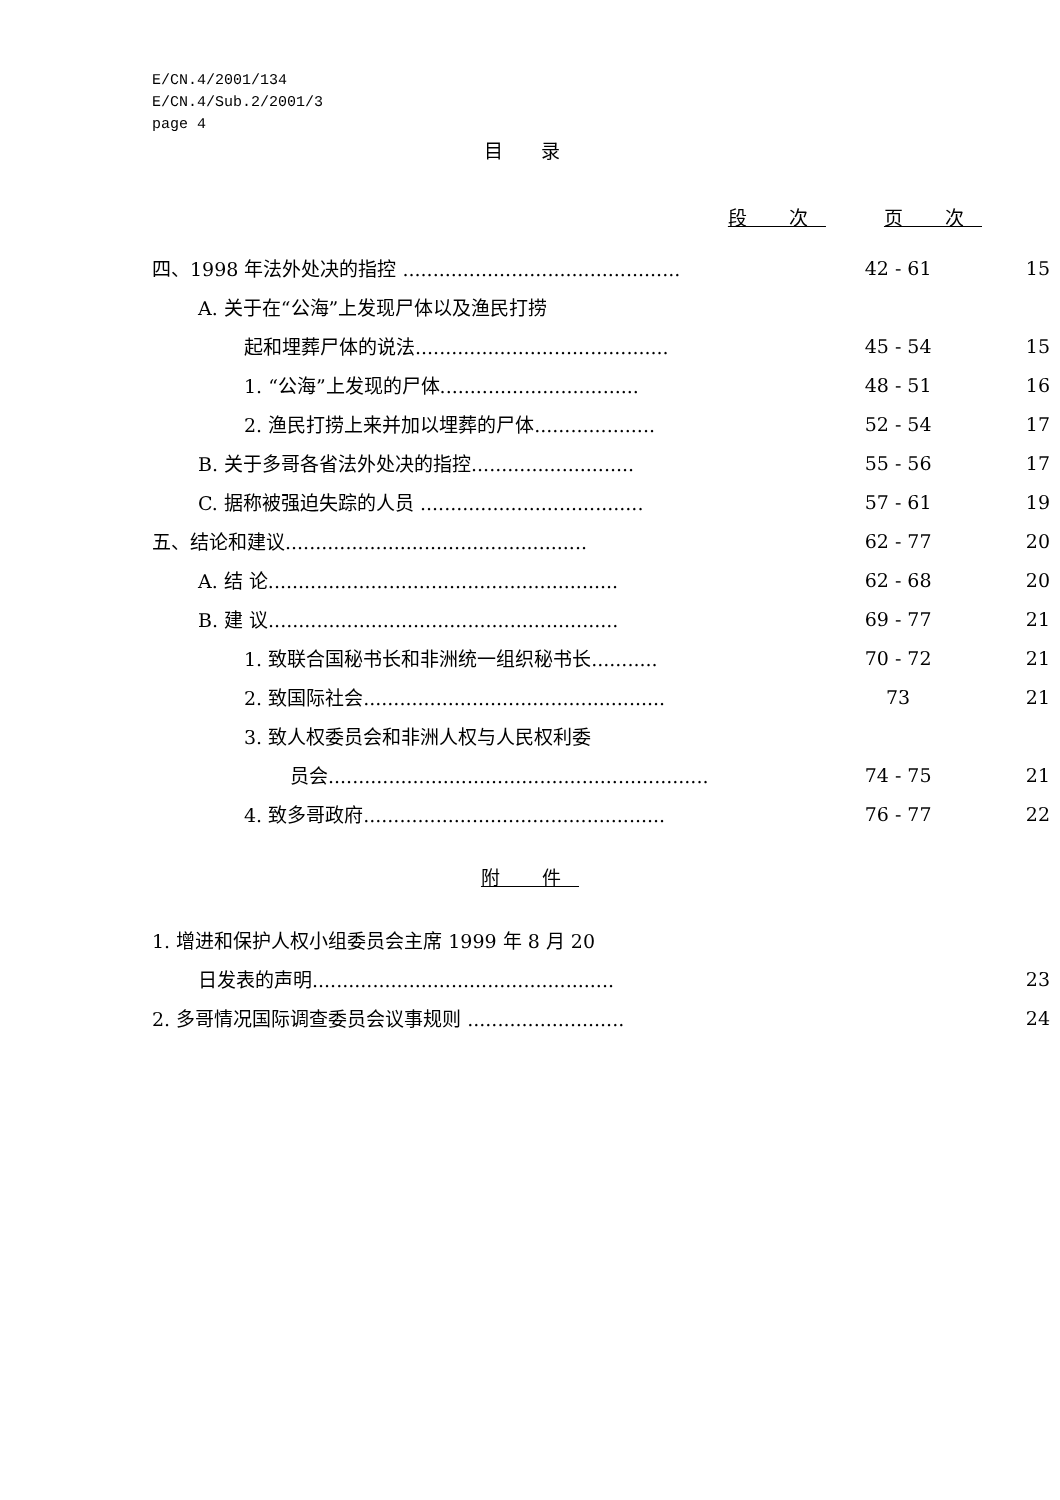E/CN.4/2001/134
E/CN.4/Sub.2/2001/3
page 4
目 录
段 次 页 次
| 四、1998 年法外处决的指控 .............................................. | 42 - 61 | 15 |
| A. 关于在“公海”上发现尸体以及渔民打捞 | | |
| 起和埋葬尸体的说法.......................................... | 45 - 54 | 15 |
| 1. “公海”上发现的尸体................................. | 48 - 51 | 16 |
| 2. 渔民打捞上来并加以埋葬的尸体.................... | 52 - 54 | 17 |
| B. 关于多哥各省法外处决的指控........................... | 55 - 56 | 17 |
| C. 据称被强迫失踪的人员 ..................................... | 57 - 61 | 19 |
| 五、结论和建议.................................................. | 62 - 77 | 20 |
| A. 结 论.......................................................... | 62 - 68 | 20 |
| B. 建 议.......................................................... | 69 - 77 | 21 |
| 1. 致联合国秘书长和非洲统一组织秘书长........... | 70 - 72 | 21 |
| 2. 致国际社会.................................................. | 73 | 21 |
| 3. 致人权委员会和非洲人权与人民权利委 | | |
| 员会............................................................... | 74 - 75 | 21 |
| 4. 致多哥政府.................................................. | 76 - 77 | 22 |
附 件
| 1. 增进和保护人权小组委员会主席 1999 年 8 月 20 | | |
| 日发表的声明.................................................. | | 23 |
| 2. 多哥情况国际调查委员会议事规则 .......................... | | 24 |